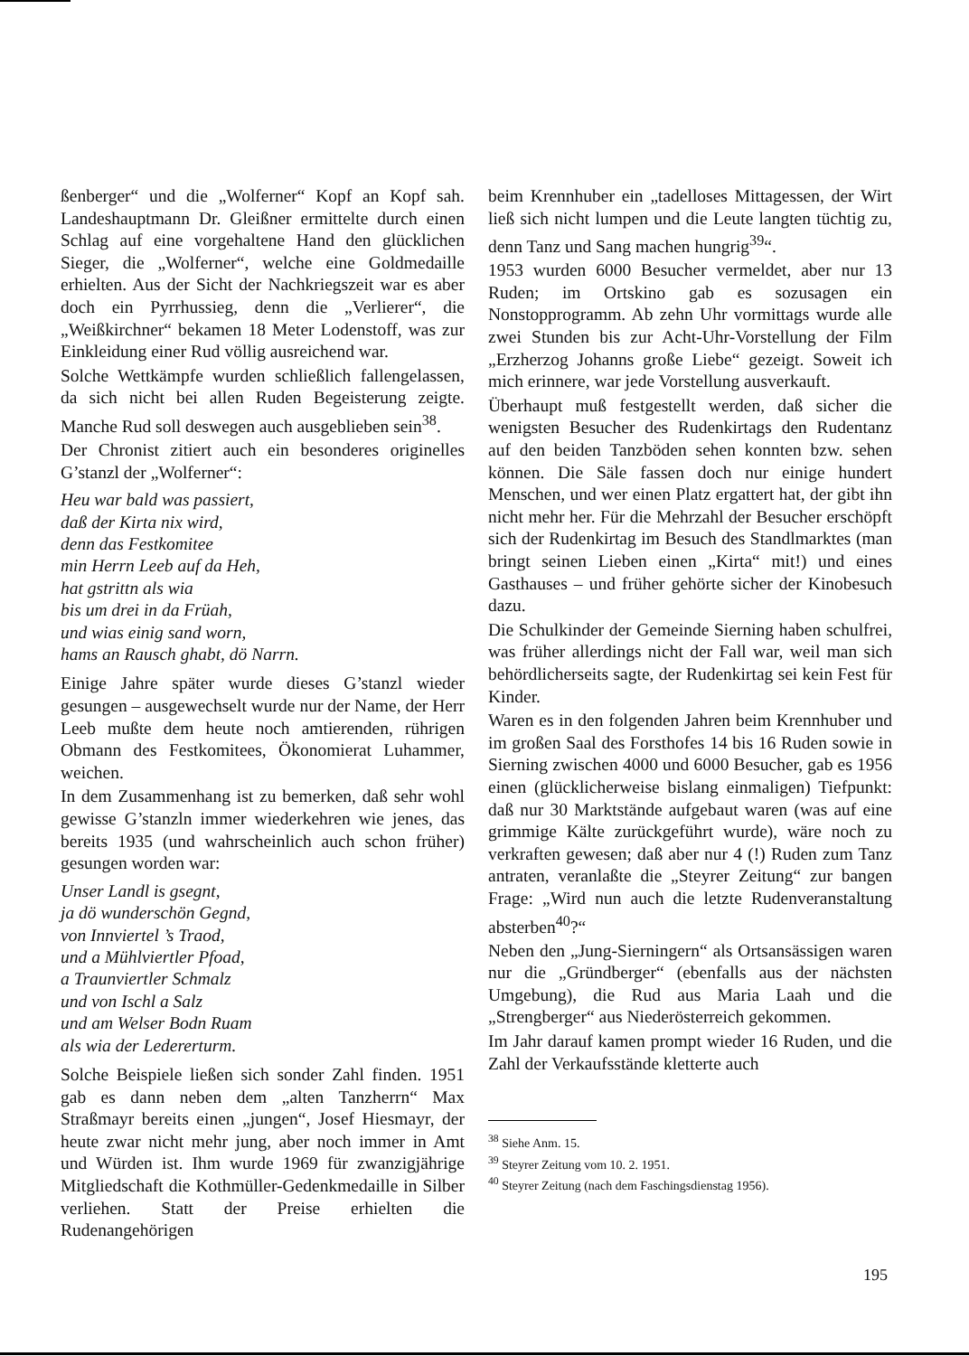ßenberger“ und die „Wolferner“ Kopf an Kopf sah. Landeshauptmann Dr. Gleißner ermittelte durch einen Schlag auf eine vorgehaltene Hand den glücklichen Sieger, die „Wolferner“, welche eine Goldmedaille erhielten. Aus der Sicht der Nachkriegszeit war es aber doch ein Pyrrhussieg, denn die „Verlierer“, die „Weißkirchner“ bekamen 18 Meter Lodenstoff, was zur Einkleidung einer Rud völlig ausreichend war.
Solche Wettkämpfe wurden schließlich fallengelassen, da sich nicht bei allen Ruden Begeisterung zeigte. Manche Rud soll deswegen auch ausgeblieben sein<sup>38</sup>.
Der Chronist zitiert auch ein besonderes originelles G’stanzl der „Wolferner“:
Heu war bald was passiert,
daß der Kirta nix wird,
denn das Festkomitee
min Herrn Leeb auf da Heh,
hat gstrittn als wia
bis um drei in da Früah,
und wias einig sand worn,
hams an Rausch ghabt, dö Narrn.
Einige Jahre später wurde dieses G’stanzl wieder gesungen – ausgewechselt wurde nur der Name, der Herr Leeb mußte dem heute noch amtierenden, rührigen Obmann des Festkomitees, Ökonomierat Luhammer, weichen.
In dem Zusammenhang ist zu bemerken, daß sehr wohl gewisse G’stanzln immer wiederkehren wie jenes, das bereits 1935 (und wahrscheinlich auch schon früher) gesungen worden war:
Unser Landl is gsegnt,
ja dö wunderschön Gegnd,
von Innviertel ’s Traod,
und a Mühlviertler Pfoad,
a Traunviertler Schmalz
und von Ischl a Salz
und am Welser Bodn Ruam
als wia der Ledererturm.
Solche Beispiele ließen sich sonder Zahl finden. 1951 gab es dann neben dem „alten Tanzherrn“ Max Straßmayr bereits einen „jungen“, Josef Hiesmayr, der heute zwar nicht mehr jung, aber noch immer in Amt und Würden ist. Ihm wurde 1969 für zwanzigjährige Mitgliedschaft die Kothmüller-Gedenkmedaille in Silber verliehen. Statt der Preise erhielten die Rudenangehörigen
beim Krennhuber ein „tadelloses Mittagessen, der Wirt ließ sich nicht lumpen und die Leute langten tüchtig zu, denn Tanz und Sang machen hungrig<sup>39</sup>“.
1953 wurden 6000 Besucher vermeldet, aber nur 13 Ruden; im Ortskino gab es sozusagen ein Nonstopprogramm. Ab zehn Uhr vormittags wurde alle zwei Stunden bis zur Acht-Uhr-Vorstellung der Film „Erzherzog Johanns große Liebe“ gezeigt. Soweit ich mich erinnere, war jede Vorstellung ausverkauft.
Überhaupt muß festgestellt werden, daß sicher die wenigsten Besucher des Rudenkirtags den Rudentanz auf den beiden Tanzböden sehen konnten bzw. sehen können. Die Säle fassen doch nur einige hundert Menschen, und wer einen Platz ergattert hat, der gibt ihn nicht mehr her. Für die Mehrzahl der Besucher erschöpft sich der Rudenkirtag im Besuch des Standlmarktes (man bringt seinen Lieben einen „Kirta“ mit!) und eines Gasthauses – und früher gehörte sicher der Kinobesuch dazu.
Die Schulkinder der Gemeinde Sierning haben schulfrei, was früher allerdings nicht der Fall war, weil man sich behördlicherseits sagte, der Rudenkirtag sei kein Fest für Kinder.
Waren es in den folgenden Jahren beim Krennhuber und im großen Saal des Forsthofes 14 bis 16 Ruden sowie in Sierning zwischen 4000 und 6000 Besucher, gab es 1956 einen (glücklicherweise bislang einmaligen) Tiefpunkt: daß nur 30 Marktstände aufgebaut waren (was auf eine grimmige Kälte zurückgeführt wurde), wäre noch zu verkraften gewesen; daß aber nur 4 (!) Ruden zum Tanz antraten, veranlaßte die „Steyrer Zeitung“ zur bangen Frage: „Wird nun auch die letzte Rudenveranstaltung absterben<sup>40</sup>?“
Neben den „Jung-Sierningern“ als Ortsansässigen waren nur die „Gründberger“ (ebenfalls aus der nächsten Umgebung), die Rud aus Maria Laah und die „Strengberger“ aus Niederösterreich gekommen.
Im Jahr darauf kamen prompt wieder 16 Ruden, und die Zahl der Verkaufsstände kletterte auch
<sup>38</sup> Siehe Anm. 15.
<sup>39</sup> Steyrer Zeitung vom 10. 2. 1951.
<sup>40</sup> Steyrer Zeitung (nach dem Faschingsdienstag 1956).
195